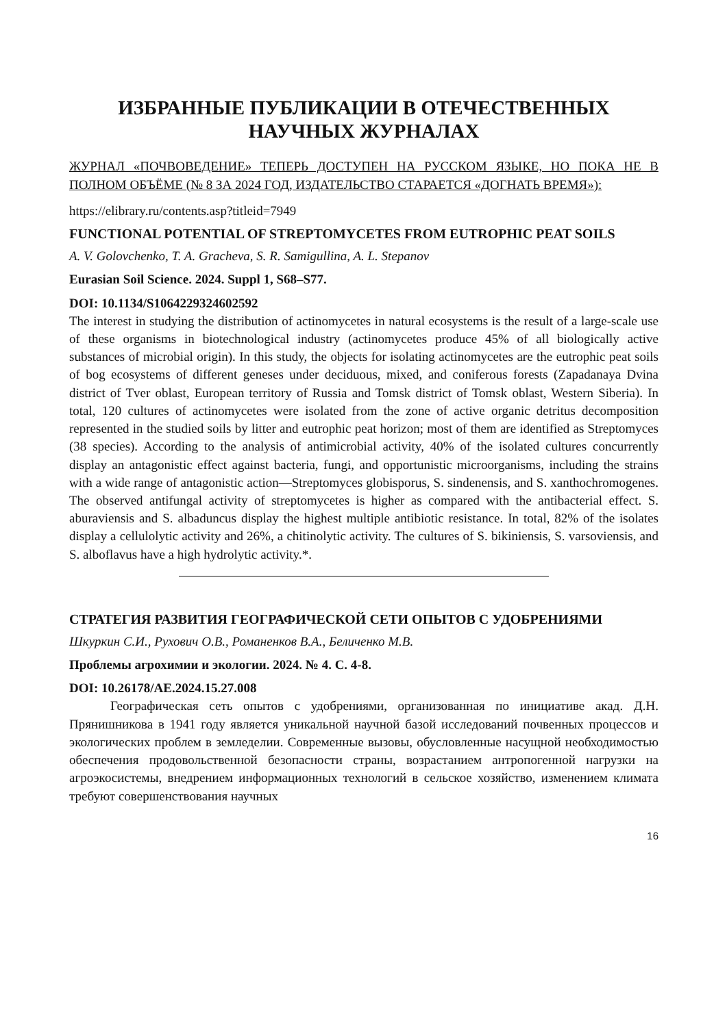ИЗБРАННЫЕ ПУБЛИКАЦИИ В ОТЕЧЕСТВЕННЫХ НАУЧНЫХ ЖУРНАЛАХ
ЖУРНАЛ «ПОЧВОВЕДЕНИЕ» ТЕПЕРЬ ДОСТУПЕН НА РУССКОМ ЯЗЫКЕ, НО ПОКА НЕ В ПОЛНОМ ОБЪЁМЕ (№ 8 ЗА 2024 ГОД, ИЗДАТЕЛЬСТВО СТАРАЕТСЯ «ДОГНАТЬ ВРЕМЯ»):
https://elibrary.ru/contents.asp?titleid=7949
FUNCTIONAL POTENTIAL OF STREPTOMYCETES FROM EUTROPHIC PEAT SOILS
A. V. Golovchenko, T. A. Gracheva, S. R. Samigullina, A. L. Stepanov
Eurasian Soil Science. 2024. Suppl 1, S68–S77.
DOI: 10.1134/S1064229324602592
The interest in studying the distribution of actinomycetes in natural ecosystems is the result of a large-scale use of these organisms in biotechnological industry (actinomycetes produce 45% of all biologically active substances of microbial origin). In this study, the objects for isolating actinomycetes are the eutrophic peat soils of bog ecosystems of different geneses under deciduous, mixed, and coniferous forests (Zapadanaya Dvina district of Tver oblast, European territory of Russia and Tomsk district of Tomsk oblast, Western Siberia). In total, 120 cultures of actinomycetes were isolated from the zone of active organic detritus decomposition represented in the studied soils by litter and eutrophic peat horizon; most of them are identified as Streptomyces (38 species). According to the analysis of antimicrobial activity, 40% of the isolated cultures concurrently display an antagonistic effect against bacteria, fungi, and opportunistic microorganisms, including the strains with a wide range of antagonistic action—Streptomyces globisporus, S. sindenensis, and S. xanthochromogenes. The observed antifungal activity of streptomycetes is higher as compared with the antibacterial effect. S. aburaviensis and S. albaduncus display the highest multiple antibiotic resistance. In total, 82% of the isolates display a cellulolytic activity and 26%, a chitinolytic activity. The cultures of S. bikiniensis, S. varsoviensis, and S. alboflavus have a high hydrolytic activity.*.
СТРАТЕГИЯ РАЗВИТИЯ ГЕОГРАФИЧЕСКОЙ СЕТИ ОПЫТОВ С УДОБРЕНИЯМИ
Шкуркин С.И., Рухович О.В., Романенков В.А., Беличенко М.В.
Проблемы агрохимии и экологии. 2024. № 4. С. 4-8.
DOI: 10.26178/AE.2024.15.27.008
Географическая сеть опытов с удобрениями, организованная по инициативе акад. Д.Н. Прянишникова в 1941 году является уникальной научной базой исследований почвенных процессов и экологических проблем в земледелии. Современные вызовы, обусловленные насущной необходимостью обеспечения продовольственной безопасности страны, возрастанием антропогенной нагрузки на агроэкосистемы, внедрением информационных технологий в сельское хозяйство, изменением климата требуют совершенствования научных
16